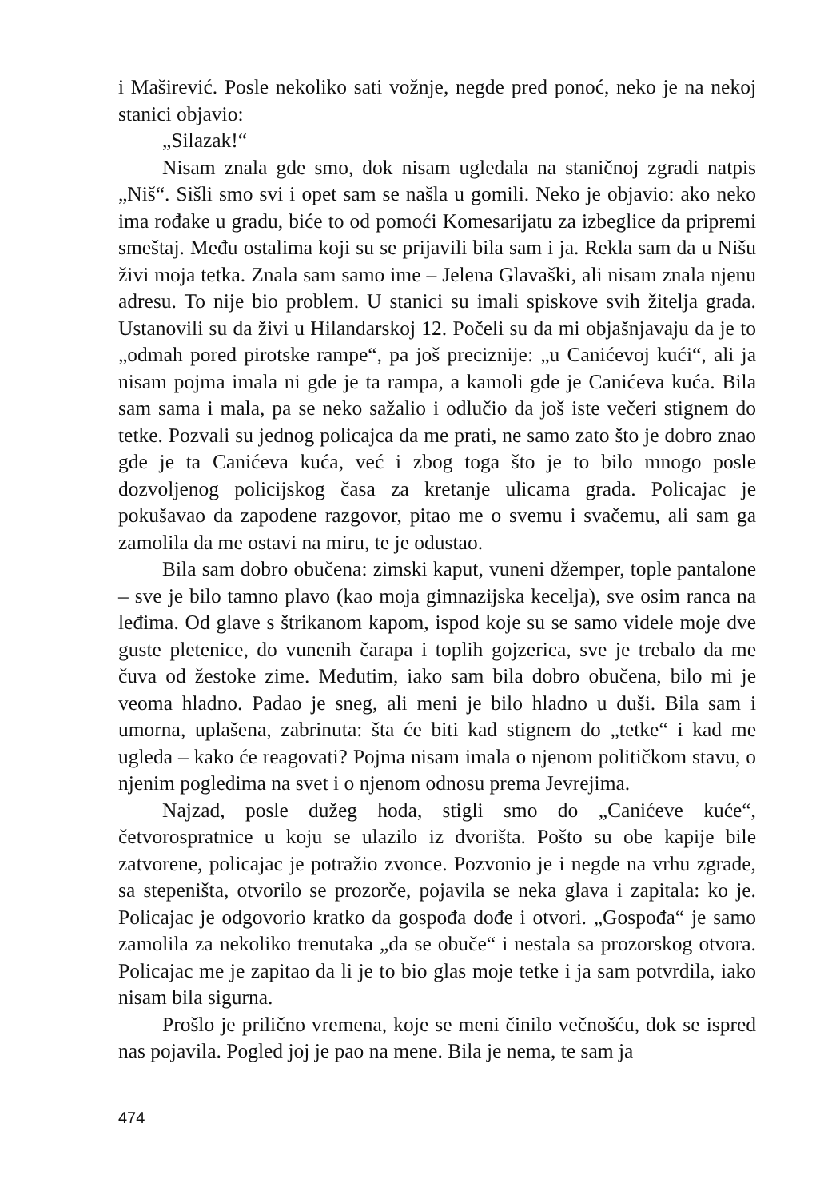i Maširević. Posle nekoliko sati vožnje, negde pred ponoć, neko je na nekoj stanici objavio:
„Silazak!“
Nisam znala gde smo, dok nisam ugledala na staničnoj zgradi natpis „Niš“. Sišli smo svi i opet sam se našla u gomili. Neko je objavio: ako neko ima rođake u gradu, biće to od pomoći Komesarijatu za izbeglice da pripremi smeštaj. Među ostalima koji su se prijavili bila sam i ja. Rekla sam da u Nišu živi moja tetka. Znala sam samo ime – Jelena Glavaški, ali nisam znala njenu adresu. To nije bio problem. U stanici su imali spiskove svih žitelja grada. Ustanovili su da živi u Hilandarskoj 12. Počeli su da mi objašnjavaju da je to „odmah pored pirotske rampe“, pa još preciznije: „u Canićevoj kući“, ali ja nisam pojma imala ni gde je ta rampa, a kamoli gde je Canićeva kuća. Bila sam sama i mala, pa se neko sažalio i odlučio da još iste večeri stignem do tetke. Pozvali su jednog policajca da me prati, ne samo zato što je dobro znao gde je ta Canićeva kuća, već i zbog toga što je to bilo mnogo posle dozvoljenog policijskog časa za kretanje ulicama grada. Policajac je pokušavao da zapodene razgovor, pitao me o svemu i svačemu, ali sam ga zamolila da me ostavi na miru, te je odustao.
Bila sam dobro obučena: zimski kaput, vuneni džemper, tople pantalone – sve je bilo tamno plavo (kao moja gimnazijska kecelja), sve osim ranca na leđima. Od glave s štrikanom kapom, ispod koje su se samo videle moje dve guste pletenice, do vunenih čarapa i toplih gojzerica, sve je trebalo da me čuva od žestoke zime. Međutim, iako sam bila dobro obučena, bilo mi je veoma hladno. Padao je sneg, ali meni je bilo hladno u duši. Bila sam i umorna, uplašena, zabrinuta: šta će biti kad stignem do „tetke“ i kad me ugleda – kako će reagovati? Pojma nisam imala o njenom političkom stavu, o njenim pogledima na svet i o njenom odnosu prema Jevrejima.
Najzad, posle dužeg hoda, stigli smo do „Canićeve kuće“, četvorospratnice u koju se ulazilo iz dvorišta. Pošto su obe kapije bile zatvorene, policajac je potražio zvonce. Pozvonio je i negde na vrhu zgrade, sa stepeništa, otvorilo se prozorče, pojavila se neka glava i zapitala: ko je. Policajac je odgovorio kratko da gospođa dođe i otvori. „Gospođa“ je samo zamolila za nekoliko trenutaka „da se obuče“ i nestala sa prozorskog otvora. Policajac me je zapitao da li je to bio glas moje tetke i ja sam potvrdila, iako nisam bila sigurna.
Prošlo je prilično vremena, koje se meni činilo večnošću, dok se ispred nas pojavila. Pogled joj je pao na mene. Bila je nema, te sam ja
474